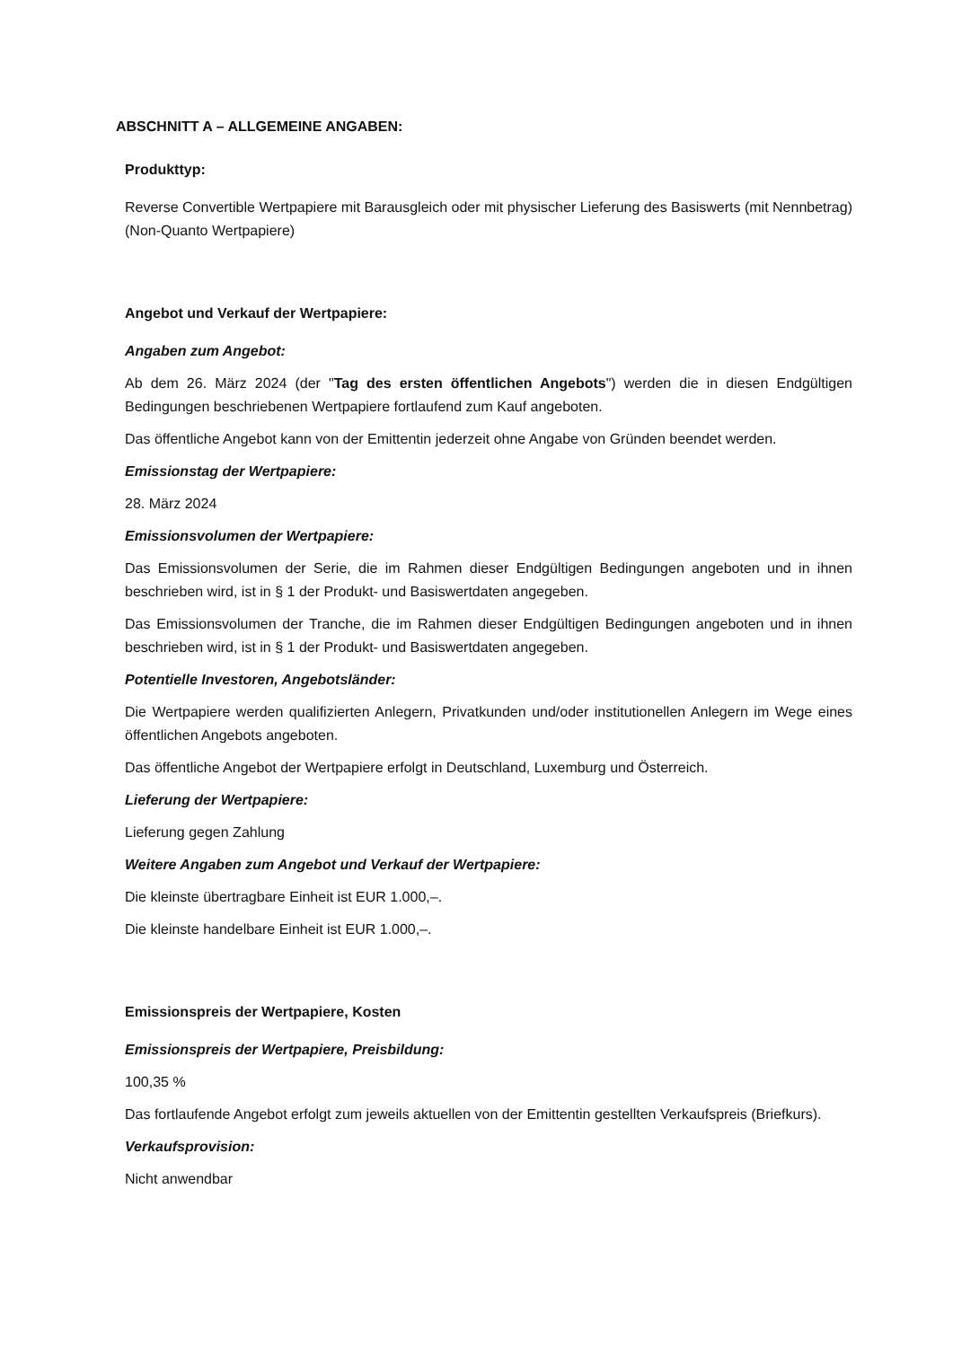ABSCHNITT A – ALLGEMEINE ANGABEN:
Produkttyp:
Reverse Convertible Wertpapiere mit Barausgleich oder mit physischer Lieferung des Basiswerts (mit Nennbetrag) (Non-Quanto Wertpapiere)
Angebot und Verkauf der Wertpapiere:
Angaben zum Angebot:
Ab dem 26. März 2024 (der "Tag des ersten öffentlichen Angebots") werden die in diesen Endgültigen Bedingungen beschriebenen Wertpapiere fortlaufend zum Kauf angeboten.
Das öffentliche Angebot kann von der Emittentin jederzeit ohne Angabe von Gründen beendet werden.
Emissionstag der Wertpapiere:
28. März 2024
Emissionsvolumen der Wertpapiere:
Das Emissionsvolumen der Serie, die im Rahmen dieser Endgültigen Bedingungen angeboten und in ihnen beschrieben wird, ist in § 1 der Produkt- und Basiswertdaten angegeben.
Das Emissionsvolumen der Tranche, die im Rahmen dieser Endgültigen Bedingungen angeboten und in ihnen beschrieben wird, ist in § 1 der Produkt- und Basiswertdaten angegeben.
Potentielle Investoren, Angebotsländer:
Die Wertpapiere werden qualifizierten Anlegern, Privatkunden und/oder institutionellen Anlegern im Wege eines öffentlichen Angebots angeboten.
Das öffentliche Angebot der Wertpapiere erfolgt in Deutschland, Luxemburg und Österreich.
Lieferung der Wertpapiere:
Lieferung gegen Zahlung
Weitere Angaben zum Angebot und Verkauf der Wertpapiere:
Die kleinste übertragbare Einheit ist EUR 1.000,–.
Die kleinste handelbare Einheit ist EUR 1.000,–.
Emissionspreis der Wertpapiere, Kosten
Emissionspreis der Wertpapiere, Preisbildung:
100,35 %
Das fortlaufende Angebot erfolgt zum jeweils aktuellen von der Emittentin gestellten Verkaufspreis (Briefkurs).
Verkaufsprovision:
Nicht anwendbar